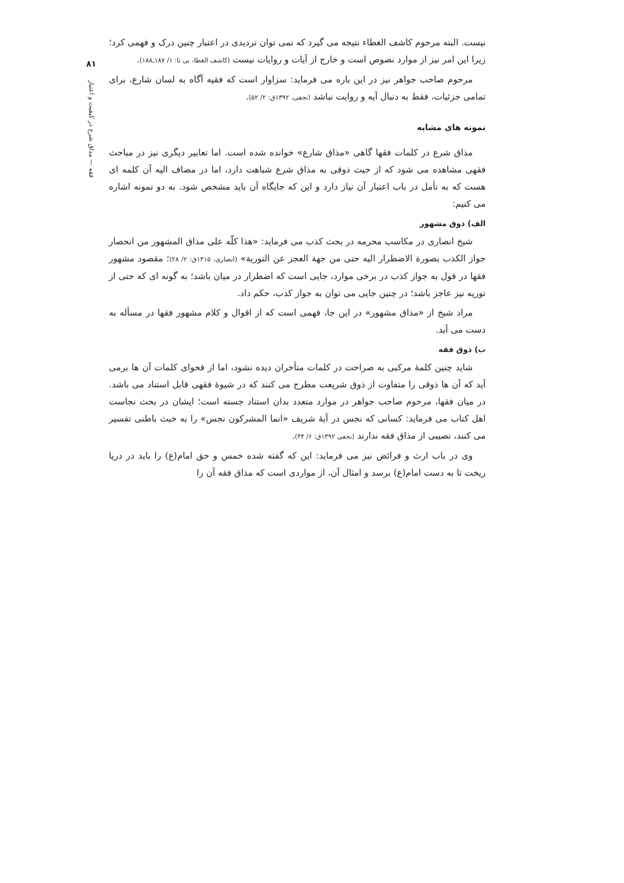نیست. البته مرحوم کاشف الغطاء نتیجه می گیرد که نمی توان تردیدی در اعتبار چنین درک و فهمی کرد؛ زیرا این امر نیز از موارد نصوص است و خارج از آیات و روایات نیست (کاشف الغطا، بی تا: ۱/ ۱۸۷ـ۱۸۸).
مرحوم صاحب جواهر نیز در این باره می فرماید: سزاوار است که فقیه آگاه به لسان شارع، برای تمامی جزئیات، فقط به دنبال آیه و روایت نباشد (نجفی، ۱۳۹۲ق: ۲/ ۵۲).
نمونه های مشابه
مذاق شرع در کلمات فقها گاهی «مذاق شارع» خوانده شده است. اما تعابیر دیگری نیز در مباحث فقهی مشاهده می شود که از حیث ذوقی به مذاق شرع شباهت دارد، اما در مضاف الیه آن کلمه ای هست که به تأمل در باب اعتبار آن نیاز دارد و این که جایگاه آن باید مشخص شود. به دو نمونه اشاره می کنیم:
الف) ذوق مشهور
شیخ انصاری در مکاسب محرمه در بحث کذب می فرماید: «هذا کلّه علی مذاق المشهور من انحصار جواز الکذب بصورة الاضطرار الیه حتی من جهة العجز عن التوریة» (انصاری، ۱۴۱۵ق: ۲/ ۲۸)؛ مقصود مشهور فقها در قول به جواز کذب در برخی موارد، جایی است که اضطرار در میان باشد؛ به گونه ای که حتی از توریه نیز عاجز باشد؛ در چنین جایی می توان به جواز کذب، حکم داد.
مراد شیخ از «مذاق مشهور» در این جا، فهمی است که از اقوال و کلام مشهور فقها در مسأله به دست می آید.
ب) ذوق فقه
شاید چنین کلمهٔ مرکبی به صراحت در کلمات متأخران دیده نشود، اما از فحوای کلمات آن ها برمی آید که آن ها ذوقی را متفاوت از ذوق شریعت مطرح می کنند که در شیوهٔ فقهی قابل استناد می باشد. در میان فقها، مرحوم صاحب جواهر در موارد متعدد بدان استناد جسته است؛ ایشان در بحث نجاست اهل کتاب می فرماید: کسانی که نجس در آیهٔ شریف «انما المشرکون نجس» را به خبث باطنی تفسیر می کنند، نصیبی از مذاق فقه ندارند (نجفی ۱۳۹۲ق: ۶/ ۴۴).
وی در باب ارث و فرائض نیز می فرماید: این که گفته شده خمس و حق امام(ع) را باید در دریا ریخت تا به دست امام(ع) برسد و امثال آن، از مواردی است که مذاق فقه آن را
۸۱
فقه — مذاق شرع در کیفیت و اعتبار